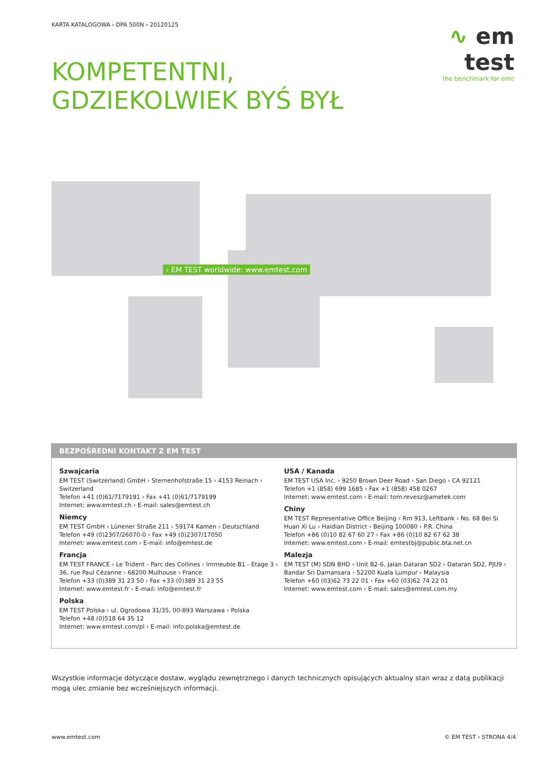KARTA KATALOGOWA › DPA 500N › 20120125
∿ em test
the benchmark for emc
KOMPETENTNI,
GDZIEKOLWIEK BYŚ BYŁ
› EM TEST worldwide: www.emtest.com
BEZPOŚREDNI KONTAKT Z EM TEST
Szwajcaria
EM TEST (Switzerland) GmbH › Sternenhofstraße 15 › 4153 Reinach › Switzerland
Telefon +41 (0)61/7179191 › Fax +41 (0)61/7179199
Internet: www.emtest.ch › E-mail: sales@emtest.ch
Niemcy
EM TEST GmbH › Lünener Straße 211 › 59174 Kamen › Deutschland
Telefon +49 (0)2307/26070-0 › Fax +49 (0)2307/17050
Internet: www.emtest.com › E-mail: info@emtest.de
Francja
EM TEST FRANCE › Le Trident - Parc des Collines › Immeuble B1 - Etage 3 › 36, rue Paul Cézanne › 68200 Mulhouse › France
Telefon +33 (0)389 31 23 50 › Fax +33 (0)389 31 23 55
Internet: www.emtest.fr › E-mail: info@emtest.fr
Polska
EM TEST Polska › ul. Ogrodowa 31/35, 00-893 Warszawa › Polska
Telefon +48 (0)518 64 35 12
Internet: www.emtest.com/pl › E-mail: info.polska@emtest.de
USA / Kanada
EM TEST USA Inc. › 9250 Brown Deer Road › San Diego › CA 92121
Telefon +1 (858) 699 1685 › Fax +1 (858) 458 0267
Internet: www.emtest.com › E-mail: tom.revesz@ametek.com
Chiny
EM TEST Representative Office Beijing › Rm 913, Leftbank › No. 68 Bei Si Huan Xi Lu › Haidian District › Beijing 100080 › P.R. China
Telefon +86 (0)10 82 67 60 27 › Fax +86 (0)10 82 67 62 38
Internet: www.emtest.com › E-mail: emtestbj@public.bta.net.cn
Malezja
EM TEST (M) SDN BHD › Unit B2-6, Jalan Dataran SD2 › Dataran SD2, PJU9 › Bandar Sri Damansara › 52200 Kuala Lumpur › Malaysia
Telefon +60 (03)62 73 22 01 › Fax +60 (03)62 74 22 01
Internet: www.emtest.com › E-mail: sales@emtest.com.my
Wszystkie informacje dotyczące dostaw, wyglądu zewnętrznego i danych technicznych opisujących aktualny stan wraz z datą publikacji mogą ulec zmianie bez wcześniejszych informacji.
www.emtest.com © EM TEST › STRONA 4/4